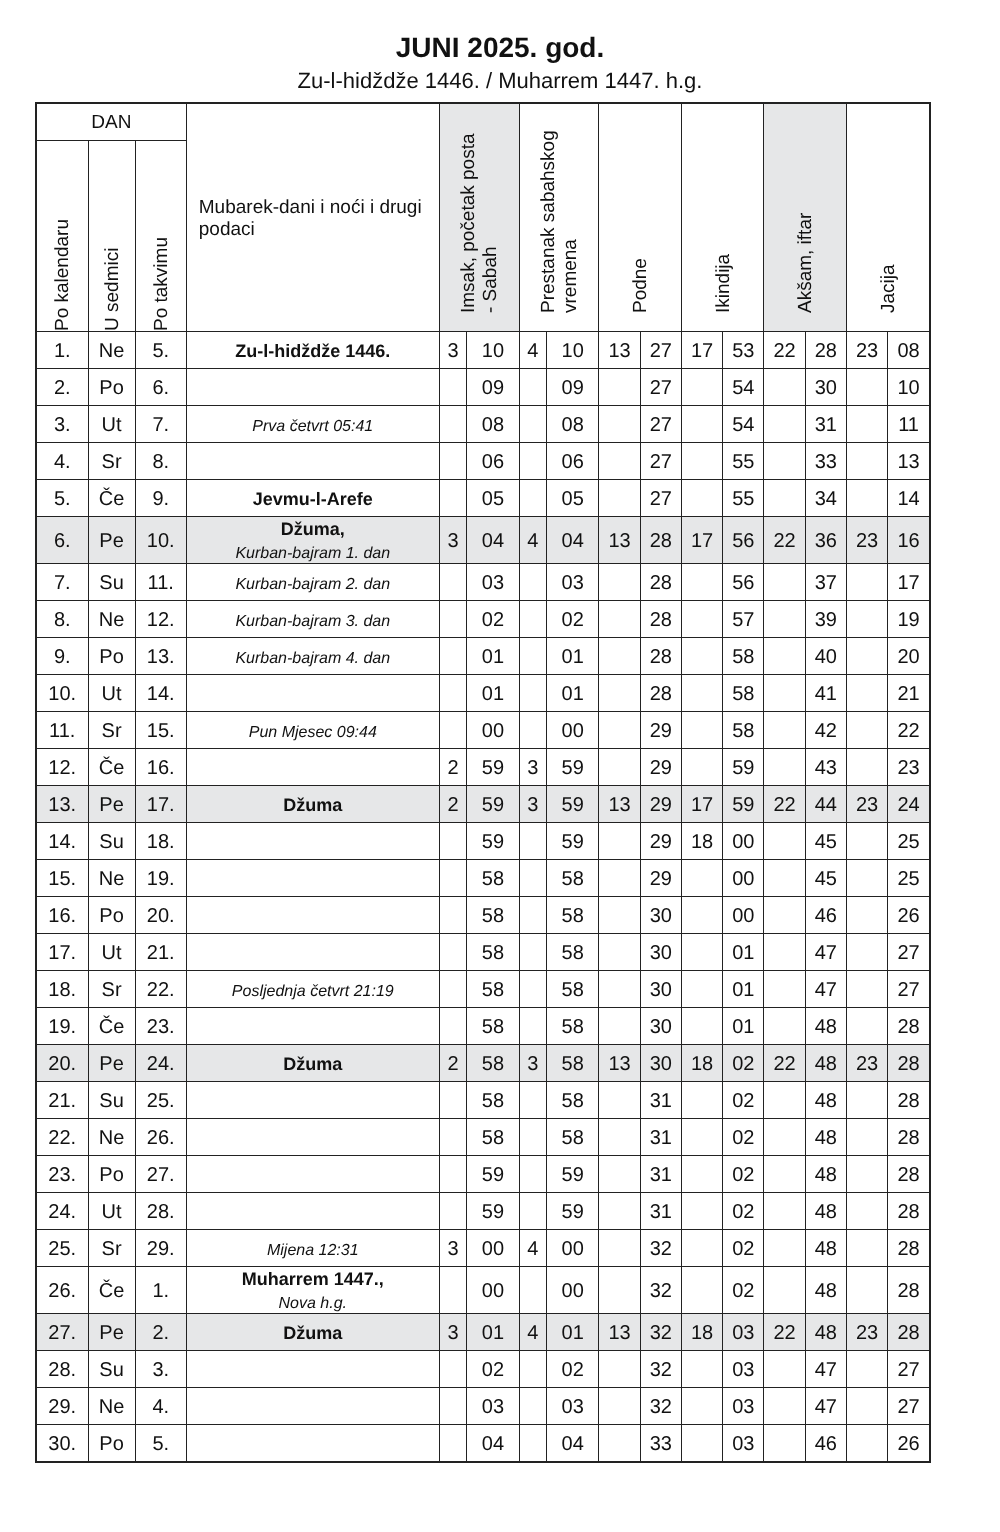JUNI 2025. god.
Zu-l-hidždže 1446. / Muharrem 1447. h.g.
| DAN | | | Mubarek-dani i noći i drugi podaci | Imsak, početak posta - Sabah | | Prestanak sabahskog vremena | | Podne | | Ikindija | | Akšam, iftar | | Jacija | |
| --- | --- | --- | --- | --- | --- | --- | --- | --- | --- | --- | --- | --- | --- | --- | --- |
| Po kalendaru | U sedmici | Po takvimu | | | | | | | | | | | | | |
| 1. | Ne | 5. | Zu-l-hidždže 1446. | 3 | 10 | 4 | 10 | 13 | 27 | 17 | 53 | 22 | 28 | 23 | 08 |
| 2. | Po | 6. | | | 09 | | 09 | | 27 | | 54 | | 30 | | 10 |
| 3. | Ut | 7. | Prva četvrt 05:41 | | 08 | | 08 | | 27 | | 54 | | 31 | | 11 |
| 4. | Sr | 8. | | | 06 | | 06 | | 27 | | 55 | | 33 | | 13 |
| 5. | Če | 9. | Jevmu-l-Arefe | | 05 | | 05 | | 27 | | 55 | | 34 | | 14 |
| 6. | Pe | 10. | Džuma, Kurban-bajram 1. dan | 3 | 04 | 4 | 04 | 13 | 28 | 17 | 56 | 22 | 36 | 23 | 16 |
| 7. | Su | 11. | Kurban-bajram 2. dan | | 03 | | 03 | | 28 | | 56 | | 37 | | 17 |
| 8. | Ne | 12. | Kurban-bajram 3. dan | | 02 | | 02 | | 28 | | 57 | | 39 | | 19 |
| 9. | Po | 13. | Kurban-bajram 4. dan | | 01 | | 01 | | 28 | | 58 | | 40 | | 20 |
| 10. | Ut | 14. | | | 01 | | 01 | | 28 | | 58 | | 41 | | 21 |
| 11. | Sr | 15. | Pun Mjesec 09:44 | | 00 | | 00 | | 29 | | 58 | | 42 | | 22 |
| 12. | Če | 16. | | 2 | 59 | 3 | 59 | | 29 | | 59 | | 43 | | 23 |
| 13. | Pe | 17. | Džuma | 2 | 59 | 3 | 59 | 13 | 29 | 17 | 59 | 22 | 44 | 23 | 24 |
| 14. | Su | 18. | | | 59 | | 59 | | 29 | 18 | 00 | | 45 | | 25 |
| 15. | Ne | 19. | | | 58 | | 58 | | 29 | | 00 | | 45 | | 25 |
| 16. | Po | 20. | | | 58 | | 58 | | 30 | | 00 | | 46 | | 26 |
| 17. | Ut | 21. | | | 58 | | 58 | | 30 | | 01 | | 47 | | 27 |
| 18. | Sr | 22. | Posljednja četvrt 21:19 | | 58 | | 58 | | 30 | | 01 | | 47 | | 27 |
| 19. | Če | 23. | | | 58 | | 58 | | 30 | | 01 | | 48 | | 28 |
| 20. | Pe | 24. | Džuma | 2 | 58 | 3 | 58 | 13 | 30 | 18 | 02 | 22 | 48 | 23 | 28 |
| 21. | Su | 25. | | | 58 | | 58 | | 31 | | 02 | | 48 | | 28 |
| 22. | Ne | 26. | | | 58 | | 58 | | 31 | | 02 | | 48 | | 28 |
| 23. | Po | 27. | | | 59 | | 59 | | 31 | | 02 | | 48 | | 28 |
| 24. | Ut | 28. | | | 59 | | 59 | | 31 | | 02 | | 48 | | 28 |
| 25. | Sr | 29. | Mijena 12:31 | 3 | 00 | 4 | 00 | | 32 | | 02 | | 48 | | 28 |
| 26. | Če | 1. | Muharrem 1447., Nova h.g. | | 00 | | 00 | | 32 | | 02 | | 48 | | 28 |
| 27. | Pe | 2. | Džuma | 3 | 01 | 4 | 01 | 13 | 32 | 18 | 03 | 22 | 48 | 23 | 28 |
| 28. | Su | 3. | | | 02 | | 02 | | 32 | | 03 | | 47 | | 27 |
| 29. | Ne | 4. | | | 03 | | 03 | | 32 | | 03 | | 47 | | 27 |
| 30. | Po | 5. | | | 04 | | 04 | | 33 | | 03 | | 46 | | 26 |